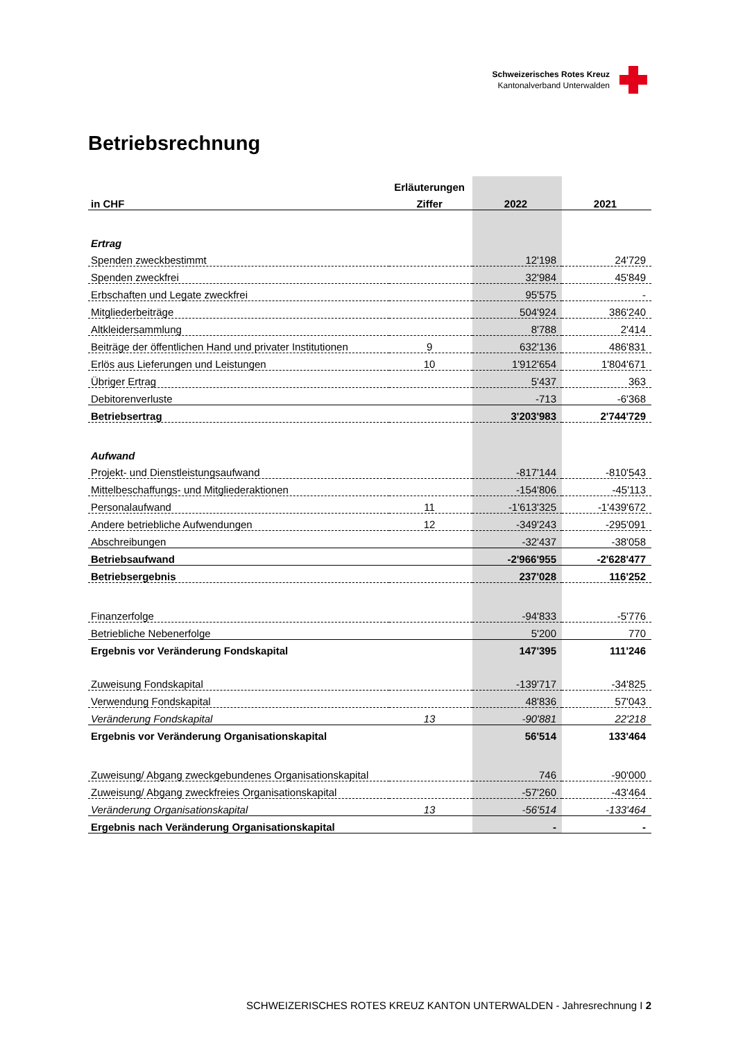Schweizerisches Rotes Kreuz
Kantonalverband Unterwalden
Betriebsrechnung
| | Erläuterungen | | |
| --- | --- | --- | --- |
| in CHF | Ziffer | 2022 | 2021 |
| Ertrag | | | |
| Spenden zweckbestimmt | | 12'198 | 24'729 |
| Spenden zweckfrei | | 32'984 | 45'849 |
| Erbschaften und Legate zweckfrei | | 95'575 | - |
| Mitgliederbeiträge | | 504'924 | 386'240 |
| Altkleidersammlung | | 8'788 | 2'414 |
| Beiträge der öffentlichen Hand und privater Institutionen | 9 | 632'136 | 486'831 |
| Erlös aus Lieferungen und Leistungen | 10 | 1'912'654 | 1'804'671 |
| Übriger Ertrag | | 5'437 | 363 |
| Debitorenverluste | | -713 | -6'368 |
| Betriebsertrag | | 3'203'983 | 2'744'729 |
| Aufwand | | | |
| Projekt- und Dienstleistungsaufwand | | -817'144 | -810'543 |
| Mittelbeschaffungs- und Mitgliederaktionen | | -154'806 | -45'113 |
| Personalaufwand | 11 | -1'613'325 | -1'439'672 |
| Andere betriebliche Aufwendungen | 12 | -349'243 | -295'091 |
| Abschreibungen | | -32'437 | -38'058 |
| Betriebsaufwand | | -2'966'955 | -2'628'477 |
| Betriebsergebnis | | 237'028 | 116'252 |
| Finanzerfolge | | -94'833 | -5'776 |
| Betriebliche Nebenerfolge | | 5'200 | 770 |
| Ergebnis vor Veränderung Fondskapital | | 147'395 | 111'246 |
| Zuweisung Fondskapital | | -139'717 | -34'825 |
| Verwendung Fondskapital | | 48'836 | 57'043 |
| Veränderung Fondskapital | 13 | -90'881 | 22'218 |
| Ergebnis vor Veränderung Organisationskapital | | 56'514 | 133'464 |
| Zuweisung/ Abgang zweckgebundenes Organisationskapital | | 746 | -90'000 |
| Zuweisung/ Abgang zweckfreies Organisationskapital | | -57'260 | -43'464 |
| Veränderung Organisationskapital | 13 | -56'514 | -133'464 |
| Ergebnis nach Veränderung Organisationskapital | | - | - |
SCHWEIZERISCHES ROTES KREUZ KANTON UNTERWALDEN - Jahresrechnung I 2